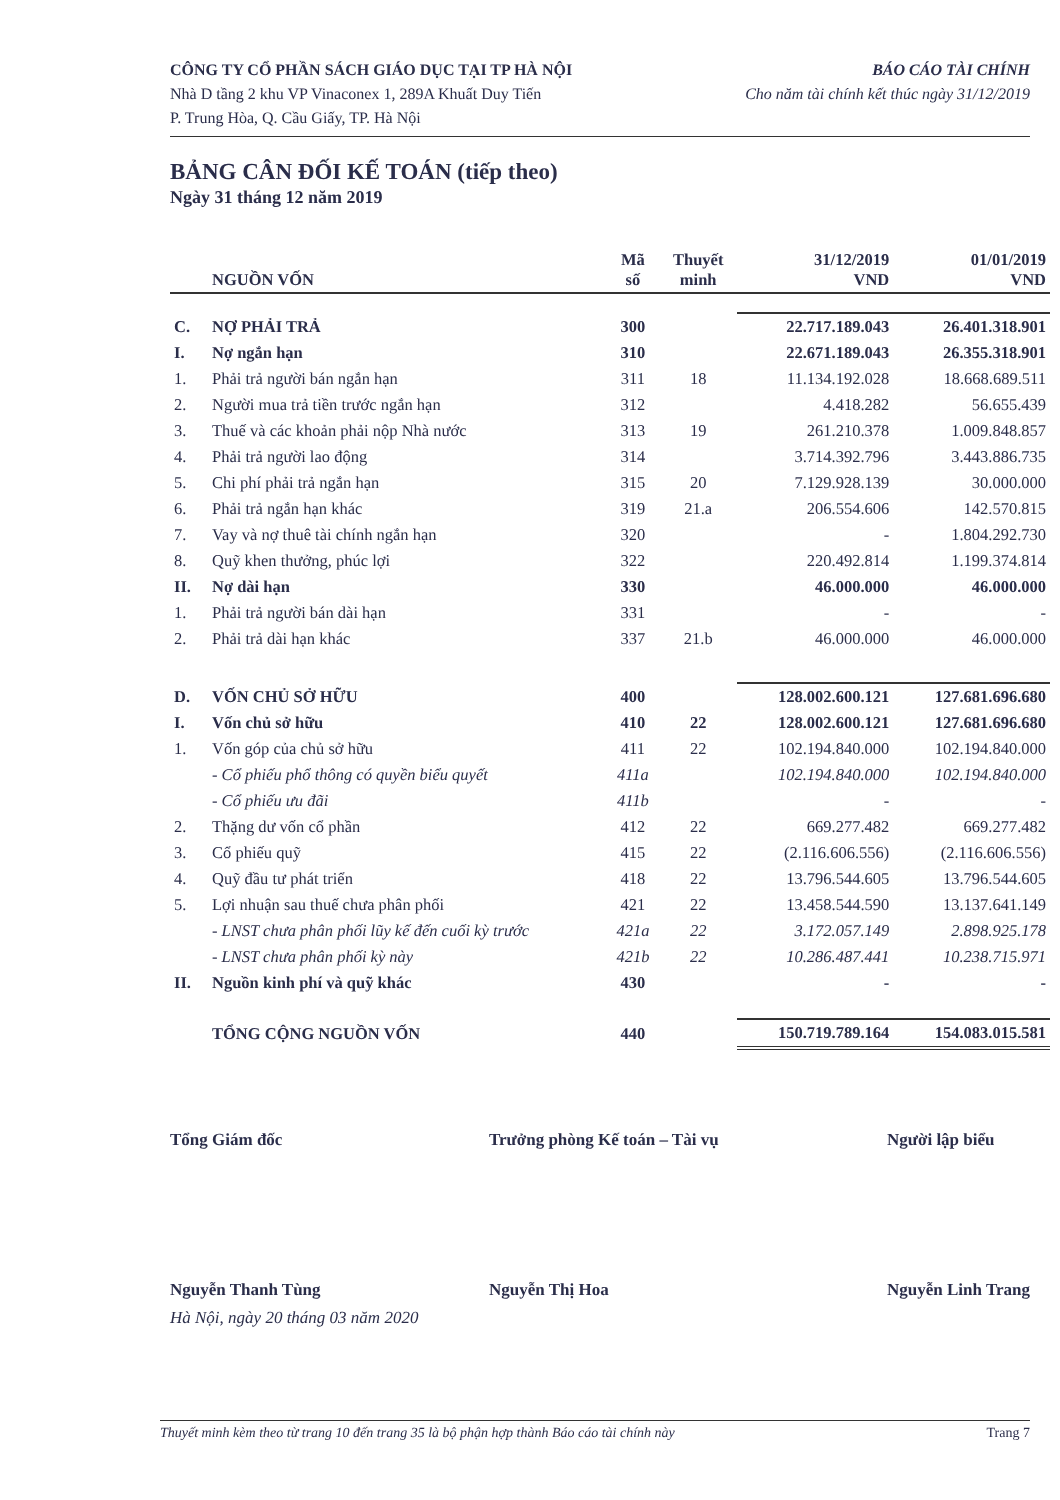CÔNG TY CỔ PHẦN SÁCH GIÁO DỤC TẠI TP HÀ NỘI
Nhà D tầng 2 khu VP Vinaconex 1, 289A Khuất Duy Tiến
P. Trung Hòa, Q. Cầu Giấy, TP. Hà Nội
BÁO CÁO TÀI CHÍNH
Cho năm tài chính kết thúc ngày 31/12/2019
BẢNG CÂN ĐỐI KẾ TOÁN (tiếp theo)
Ngày 31 tháng 12 năm 2019
| | NGUỒN VỐN | Mã số | Thuyết minh | 31/12/2019 VND | 01/01/2019 VND |
| --- | --- | --- | --- | --- | --- |
| C. | NỢ PHẢI TRẢ | 300 | | 22.717.189.043 | 26.401.318.901 |
| I. | Nợ ngắn hạn | 310 | | 22.671.189.043 | 26.355.318.901 |
| 1. | Phải trả người bán ngắn hạn | 311 | 18 | 11.134.192.028 | 18.668.689.511 |
| 2. | Người mua trả tiền trước ngắn hạn | 312 | | 4.418.282 | 56.655.439 |
| 3. | Thuế và các khoản phải nộp Nhà nước | 313 | 19 | 261.210.378 | 1.009.848.857 |
| 4. | Phải trả người lao động | 314 | | 3.714.392.796 | 3.443.886.735 |
| 5. | Chi phí phải trả ngắn hạn | 315 | 20 | 7.129.928.139 | 30.000.000 |
| 6. | Phải trả ngắn hạn khác | 319 | 21.a | 206.554.606 | 142.570.815 |
| 7. | Vay và nợ thuê tài chính ngắn hạn | 320 | | - | 1.804.292.730 |
| 8. | Quỹ khen thưởng, phúc lợi | 322 | | 220.492.814 | 1.199.374.814 |
| II. | Nợ dài hạn | 330 | | 46.000.000 | 46.000.000 |
| 1. | Phải trả người bán dài hạn | 331 | | - | - |
| 2. | Phải trả dài hạn khác | 337 | 21.b | 46.000.000 | 46.000.000 |
| D. | VỐN CHỦ SỞ HỮU | 400 | | 128.002.600.121 | 127.681.696.680 |
| I. | Vốn chủ sở hữu | 410 | 22 | 128.002.600.121 | 127.681.696.680 |
| 1. | Vốn góp của chủ sở hữu | 411 | 22 | 102.194.840.000 | 102.194.840.000 |
| | - Cổ phiếu phổ thông có quyền biểu quyết | 411a | | 102.194.840.000 | 102.194.840.000 |
| | - Cổ phiếu ưu đãi | 411b | | - | - |
| 2. | Thặng dư vốn cổ phần | 412 | 22 | 669.277.482 | 669.277.482 |
| 3. | Cổ phiếu quỹ | 415 | 22 | (2.116.606.556) | (2.116.606.556) |
| 4. | Quỹ đầu tư phát triển | 418 | 22 | 13.796.544.605 | 13.796.544.605 |
| 5. | Lợi nhuận sau thuế chưa phân phối | 421 | 22 | 13.458.544.590 | 13.137.641.149 |
| | - LNST chưa phân phối lũy kế đến cuối kỳ trước | 421a | 22 | 3.172.057.149 | 2.898.925.178 |
| | - LNST chưa phân phối kỳ này | 421b | 22 | 10.286.487.441 | 10.238.715.971 |
| II. | Nguồn kinh phí và quỹ khác | 430 | | - | - |
| | TỔNG CỘNG NGUỒN VỐN | 440 | | 150.719.789.164 | 154.083.015.581 |
Tổng Giám đốc
Nguyễn Thanh Tùng
Trưởng phòng Kế toán – Tài vụ
Nguyễn Thị Hoa
Người lập biểu
Nguyễn Linh Trang
Hà Nội, ngày 20 tháng 03 năm 2020
Thuyết minh kèm theo từ trang 10 đến trang 35 là bộ phận hợp thành Báo cáo tài chính này Trang 7